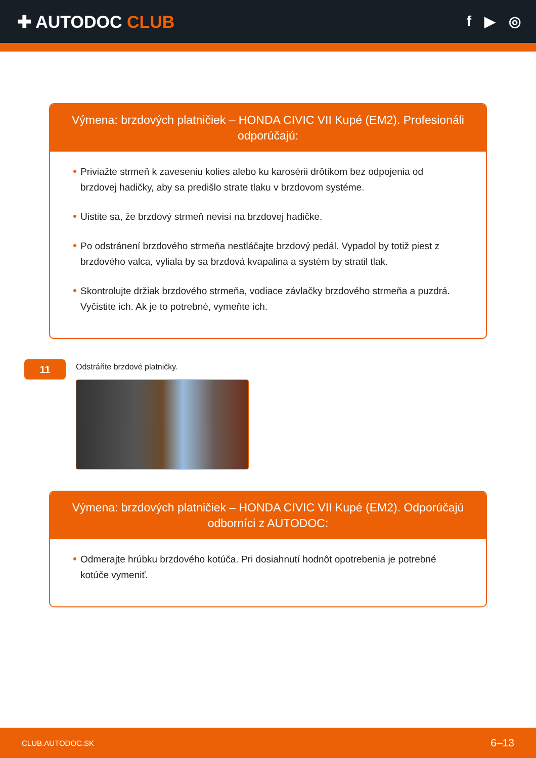✚ AUTODOC CLUB
f ▶ ◎
Výmena: brzdových platničiek – HONDA CIVIC VII Kupé (EM2). Profesionáli odporúčajú:
Priviažte strmeň k zaveseniu kolies alebo ku karosérii drôtikom bez odpojenia od brzdovej hadičky, aby sa predišlo strate tlaku v brzdovom systéme.
Uistite sa, že brzdový strmeň nevisí na brzdovej hadičke.
Po odstránení brzdového strmeňa nestláčajte brzdový pedál. Vypadol by totiž piest z brzdového valca, vyliala by sa brzdová kvapalina a systém by stratil tlak.
Skontrolujte držiak brzdového strmeňa, vodiace závlačky brzdového strmeňa a puzdrá. Vyčistite ich. Ak je to potrebné, vymeňte ich.
11
Odstráňte brzdové platničky.
Výmena: brzdových platničiek – HONDA CIVIC VII Kupé (EM2). Odporúčajú odborníci z AUTODOC:
Odmerajte hrúbku brzdového kotúča. Pri dosiahnutí hodnôt opotrebenia je potrebné kotúče vymeniť.
CLUB.AUTODOC.SK 6–13